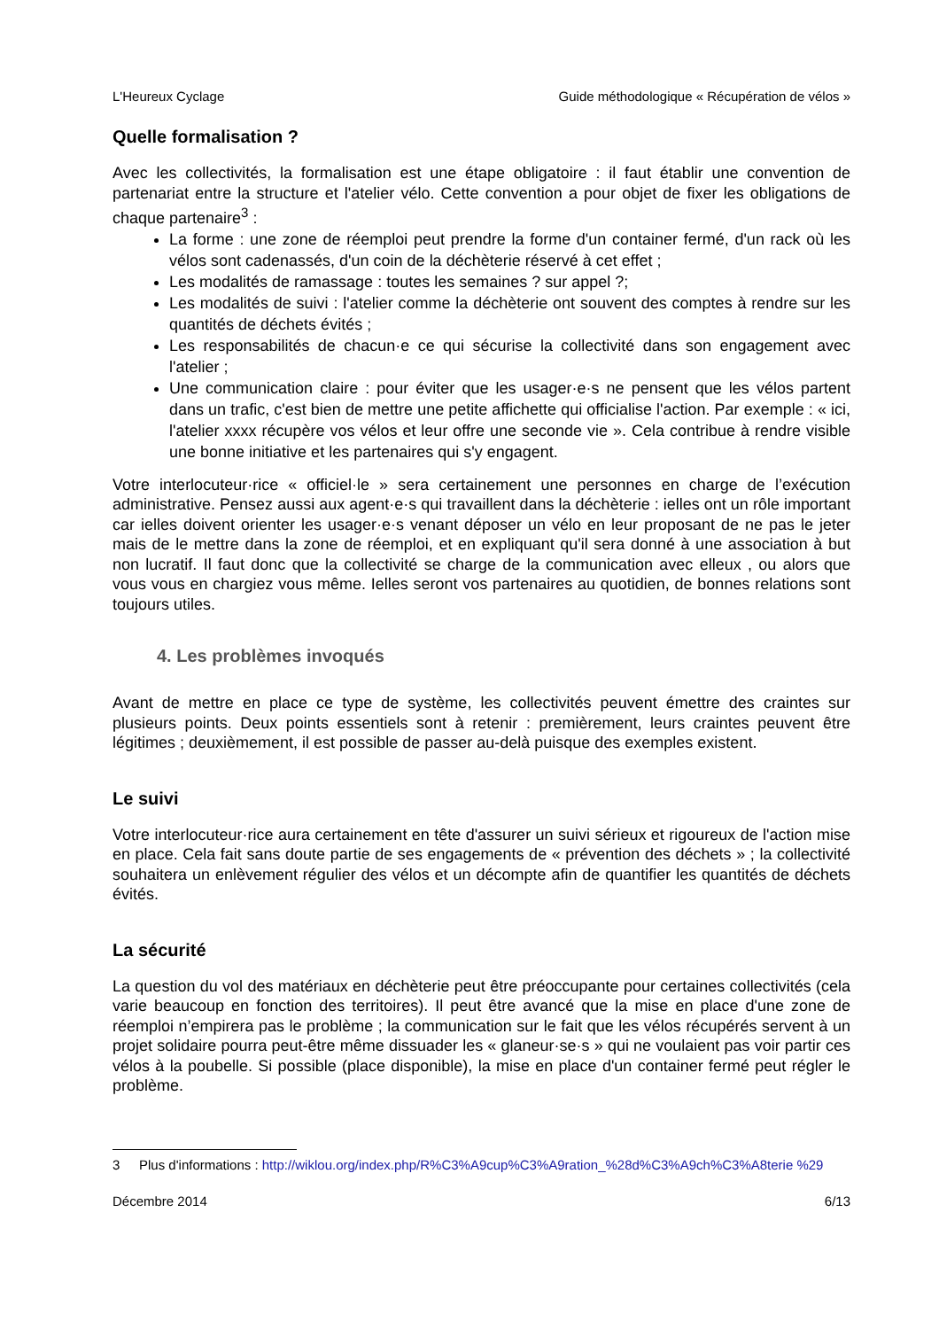L'Heureux Cyclage Guide méthodologique « Récupération de vélos »
Quelle formalisation ?
Avec les collectivités, la formalisation est une étape obligatoire : il faut établir une convention de partenariat entre la structure et l'atelier vélo. Cette convention a pour objet de fixer les obligations de chaque partenaire<sup>3</sup> :
La forme : une zone de réemploi peut prendre la forme d'un container fermé, d'un rack où les vélos sont cadenassés, d'un coin de la déchèterie réservé à cet effet ;
Les modalités de ramassage : toutes les semaines ? sur appel ?;
Les modalités de suivi : l'atelier comme la déchèterie ont souvent des comptes à rendre sur les quantités de déchets évités ;
Les responsabilités de chacun·e ce qui sécurise la collectivité dans son engagement avec l'atelier ;
Une communication claire : pour éviter que les usager·e·s ne pensent que les vélos partent dans un trafic, c'est bien de mettre une petite affichette qui officialise l'action. Par exemple : « ici, l'atelier xxxx récupère vos vélos et leur offre une seconde vie ». Cela contribue à rendre visible une bonne initiative et les partenaires qui s'y engagent.
Votre interlocuteur·rice « officiel·le » sera certainement une personnes en charge de l’exécution administrative. Pensez aussi aux agent·e·s qui travaillent dans la déchèterie : ielles ont un rôle important car ielles doivent orienter les usager·e·s venant déposer un vélo en leur proposant de ne pas le jeter mais de le mettre dans la zone de réemploi, et en expliquant qu'il sera donné à une association à but non lucratif. Il faut donc que la collectivité se charge de la communication avec elleux , ou alors que vous vous en chargiez vous même. Ielles seront vos partenaires au quotidien, de bonnes relations sont toujours utiles.
4. Les problèmes invoqués
Avant de mettre en place ce type de système, les collectivités peuvent émettre des craintes sur plusieurs points. Deux points essentiels sont à retenir : premièrement, leurs craintes peuvent être légitimes ; deuxièmement, il est possible de passer au-delà puisque des exemples existent.
Le suivi
Votre interlocuteur·rice aura certainement en tête d'assurer un suivi sérieux et rigoureux de l'action mise en place. Cela fait sans doute partie de ses engagements de « prévention des déchets » ; la collectivité souhaitera un enlèvement régulier des vélos et un décompte afin de quantifier les quantités de déchets évités.
La sécurité
La question du vol des matériaux en déchèterie peut être préoccupante pour certaines collectivités (cela varie beaucoup en fonction des territoires). Il peut être avancé que la mise en place d'une zone de réemploi n’empirera pas le problème ; la communication sur le fait que les vélos récupérés servent à un projet solidaire pourra peut-être même dissuader les « glaneur·se·s » qui ne voulaient pas voir partir ces vélos à la poubelle. Si possible (place disponible), la mise en place d'un container fermé peut régler le problème.
3 Plus d'informations : http://wiklou.org/index.php/R%C3%A9cup%C3%A9ration_%28d%C3%A9ch%C3%A8terie %29
Décembre 2014 6/13